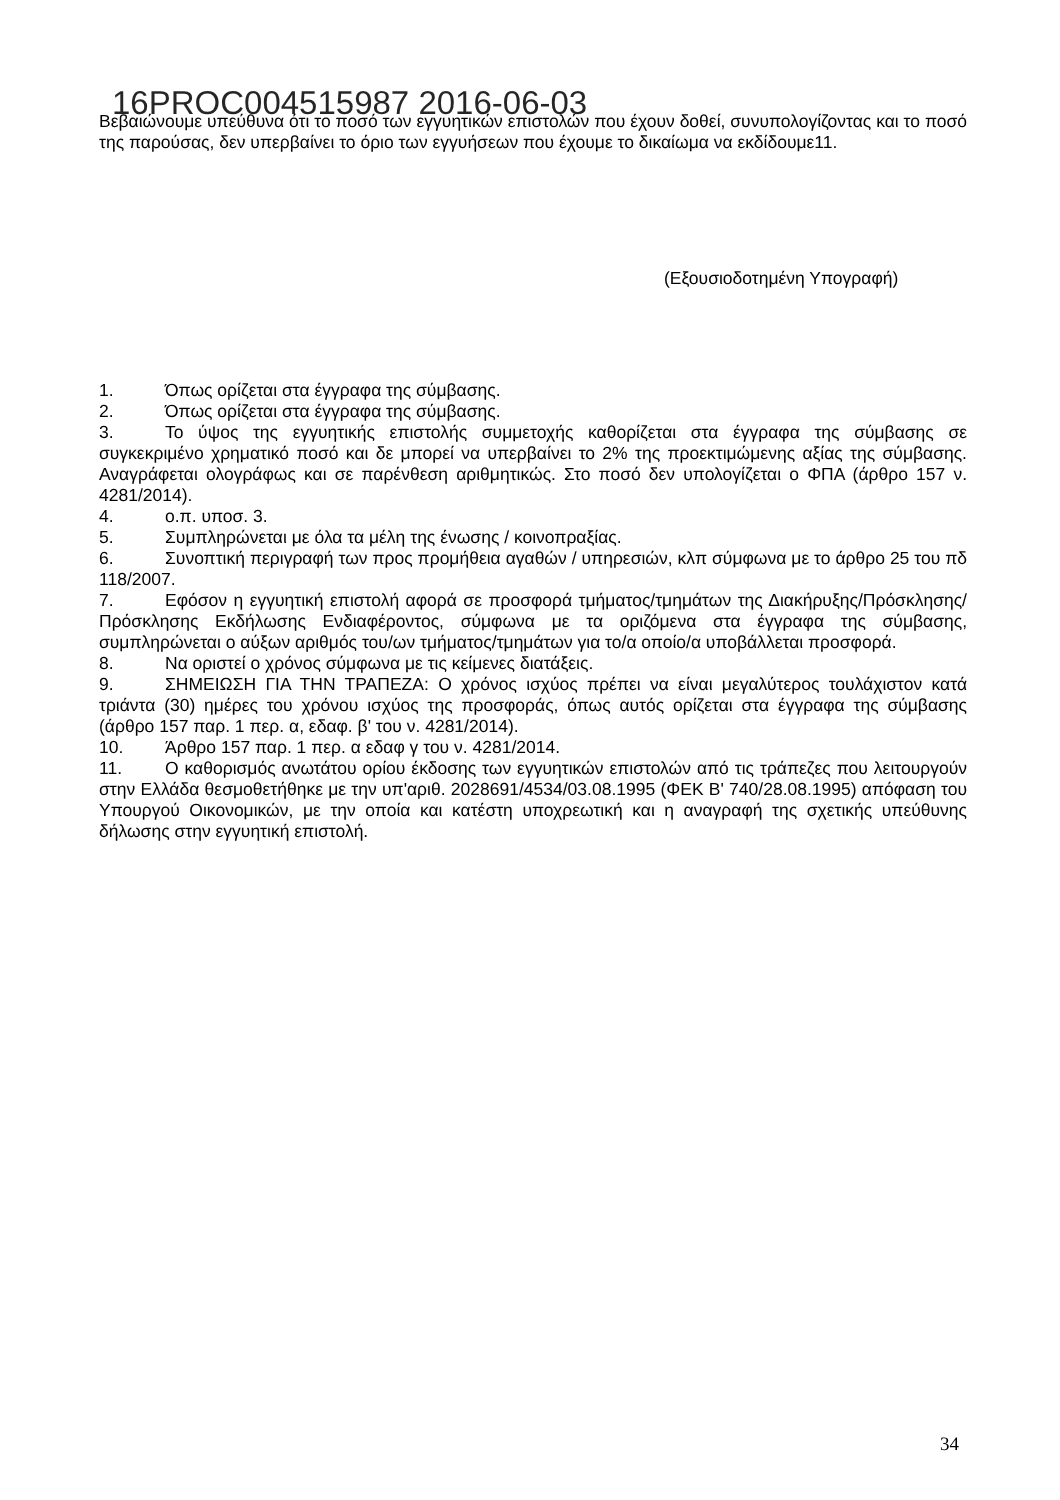16PROC004515987 2016-06-03
Βεβαιώνουμε υπεύθυνα ότι το ποσό των εγγυητικών επιστολών που έχουν δοθεί, συνυπολογίζοντας και το ποσό της παρούσας, δεν υπερβαίνει το όριο των εγγυήσεων που έχουμε το δικαίωμα να εκδίδουμε11.
(Εξουσιοδοτημένη Υπογραφή)
1. Όπως ορίζεται στα έγγραφα της σύμβασης.
2. Όπως ορίζεται στα έγγραφα της σύμβασης.
3. Το ύψος της εγγυητικής επιστολής συμμετοχής καθορίζεται στα έγγραφα της σύμβασης σε συγκεκριμένο χρηματικό ποσό και δε μπορεί να υπερβαίνει το 2% της προεκτιμώμενης αξίας της σύμβασης. Αναγράφεται ολογράφως και σε παρένθεση αριθμητικώς. Στο ποσό δεν υπολογίζεται ο ΦΠΑ (άρθρο 157 ν. 4281/2014).
4. ο.π. υποσ. 3.
5. Συμπληρώνεται με όλα τα μέλη της ένωσης / κοινοπραξίας.
6. Συνοπτική περιγραφή των προς προμήθεια αγαθών / υπηρεσιών, κλπ σύμφωνα με το άρθρο 25 του πδ 118/2007.
7. Εφόσον η εγγυητική επιστολή αφορά σε προσφορά τμήματος/τμημάτων της Διακήρυξης/Πρόσκλησης/Πρόσκλησης Εκδήλωσης Ενδιαφέροντος, σύμφωνα με τα οριζόμενα στα έγγραφα της σύμβασης, συμπληρώνεται ο αύξων αριθμός του/ων τμήματος/τμημάτων για το/α οποίο/α υποβάλλεται προσφορά.
8. Να οριστεί ο χρόνος σύμφωνα με τις κείμενες διατάξεις.
9. ΣΗΜΕΙΩΣΗ ΓΙΑ ΤΗΝ ΤΡΑΠΕΖΑ: Ο χρόνος ισχύος πρέπει να είναι μεγαλύτερος τουλάχιστον κατά τριάντα (30) ημέρες του χρόνου ισχύος της προσφοράς, όπως αυτός ορίζεται στα έγγραφα της σύμβασης (άρθρο 157 παρ. 1 περ. α, εδαφ. β' του ν. 4281/2014).
10. Άρθρο 157 παρ. 1 περ. α εδαφ γ του ν. 4281/2014.
11. Ο καθορισμός ανωτάτου ορίου έκδοσης των εγγυητικών επιστολών από τις τράπεζες που λειτουργούν στην Ελλάδα θεσμοθετήθηκε με την υπ'αριθ. 2028691/4534/03.08.1995 (ΦΕΚ Β' 740/28.08.1995) απόφαση του Υπουργού Οικονομικών, με την οποία και κατέστη υποχρεωτική και η αναγραφή της σχετικής υπεύθυνης δήλωσης στην εγγυητική επιστολή.
34